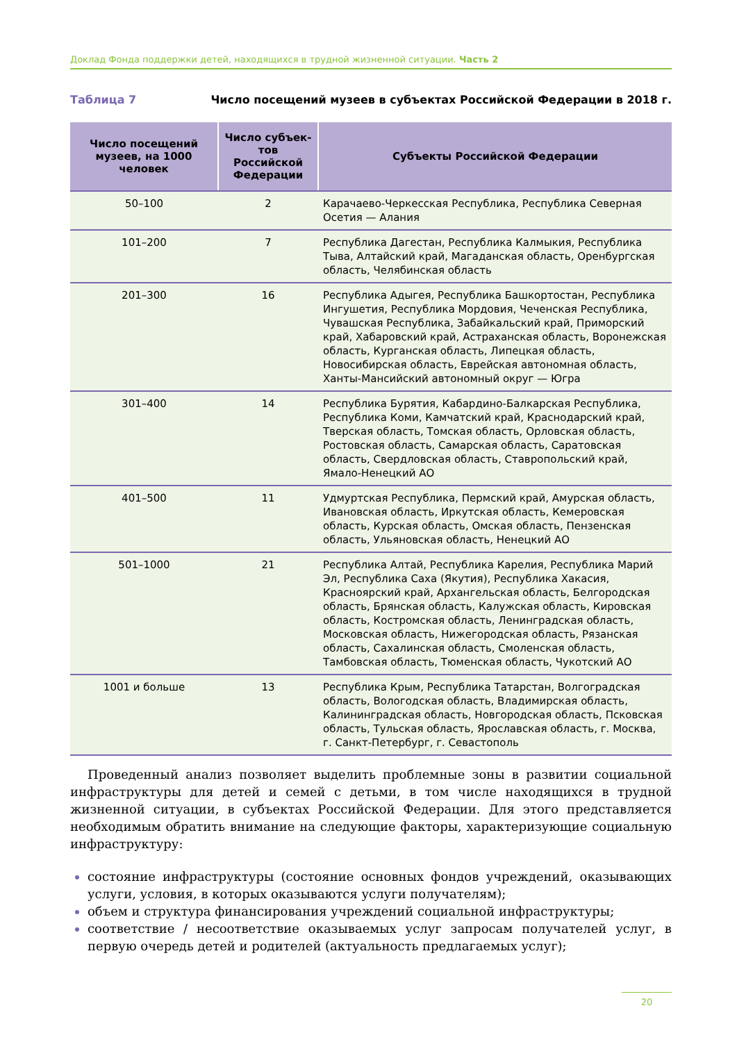Доклад Фонда поддержки детей, находящихся в трудной жизненной ситуации. Часть 2
Таблица 7 Число посещений музеев в субъектах Российской Федерации в 2018 г.
| Число посещений музеев, на 1000 человек | Число субъек-тов Российской Федерации | Субъекты Российской Федерации |
| --- | --- | --- |
| 50–100 | 2 | Карачаево-Черкесская Республика, Республика Северная Осетия — Алания |
| 101–200 | 7 | Республика Дагестан, Республика Калмыкия, Республика Тыва, Алтайский край, Магаданская область, Оренбургская область, Челябинская область |
| 201–300 | 16 | Республика Адыгея, Республика Башкортостан, Республика Ингушетия, Республика Мордовия, Чеченская Республика, Чувашская Республика, Забайкальский край, Приморский край, Хабаровский край, Астраханская область, Воронежская область, Курганская область, Липецкая область, Новосибирская область, Еврейская автономная область, Ханты-Мансийский автономный округ — Югра |
| 301–400 | 14 | Республика Бурятия, Кабардино-Балкарская Республика, Республика Коми, Камчатский край, Краснодарский край, Тверская область, Томская область, Орловская область, Ростовская область, Самарская область, Саратовская область, Свердловская область, Ставропольский край, Ямало-Ненецкий АО |
| 401–500 | 11 | Удмуртская Республика, Пермский край, Амурская область, Ивановская область, Иркутская область, Кемеровская область, Курская область, Омская область, Пензенская область, Ульяновская область, Ненецкий АО |
| 501–1000 | 21 | Республика Алтай, Республика Карелия, Республика Марий Эл, Республика Саха (Якутия), Республика Хакасия, Красноярский край, Архангельская область, Белгородская область, Брянская область, Калужская область, Кировская область, Костромская область, Ленинградская область, Московская область, Нижегородская область, Рязанская область, Сахалинская область, Смоленская область, Тамбовская область, Тюменская область, Чукотский АО |
| 1001 и больше | 13 | Республика Крым, Республика Татарстан, Волгоградская область, Вологодская область, Владимирская область, Калининградская область, Новгородская область, Псковская область, Тульская область, Ярославская область, г. Москва, г. Санкт-Петербург, г. Севастополь |
Проведенный анализ позволяет выделить проблемные зоны в развитии социальной инфраструктуры для детей и семей с детьми, в том числе находящихся в трудной жизненной ситуации, в субъектах Российской Федерации. Для этого представляется необходимым обратить внимание на следующие факторы, характеризующие социальную инфраструктуру:
состояние инфраструктуры (состояние основных фондов учреждений, оказывающих услуги, условия, в которых оказываются услуги получателям);
объем и структура финансирования учреждений социальной инфраструктуры;
соответствие / несоответствие оказываемых услуг запросам получателей услуг, в первую очередь детей и родителей (актуальность предлагаемых услуг);
20